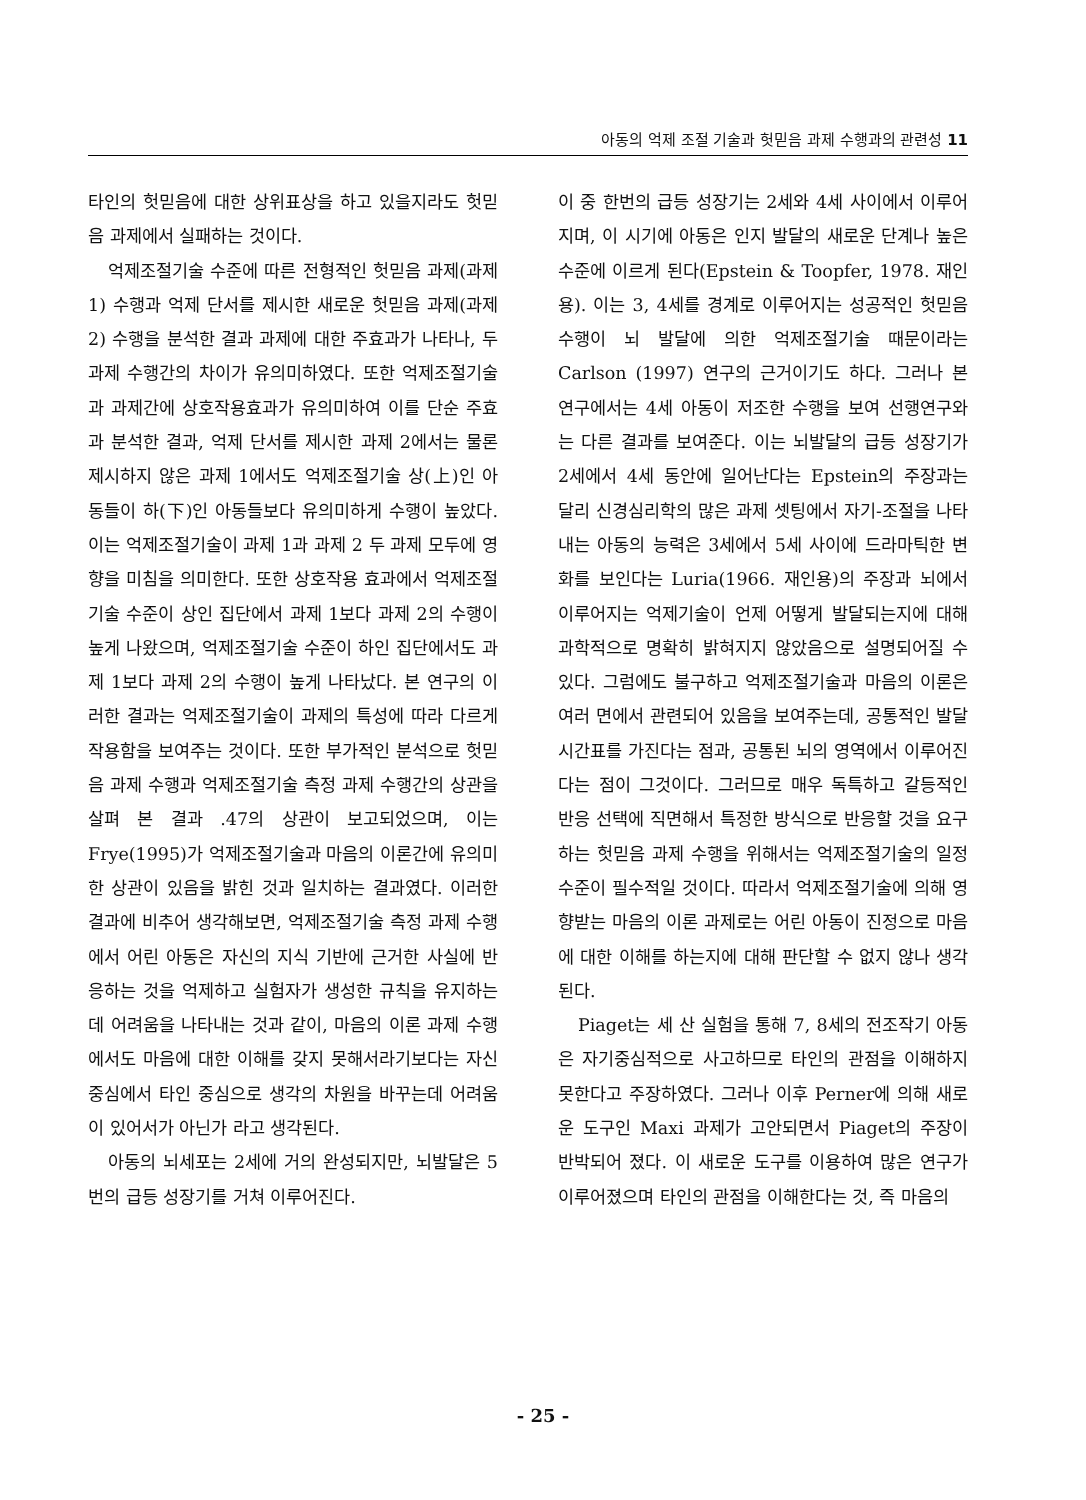아동의 억제 조절 기술과 헛믿음 과제 수행과의 관련성 11
타인의 헛믿음에 대한 상위표상을 하고 있을지라도 헛믿음 과제에서 실패하는 것이다.
억제조절기술 수준에 따른 전형적인 헛믿음 과제(과제 1) 수행과 억제 단서를 제시한 새로운 헛믿음 과제(과제 2) 수행을 분석한 결과 과제에 대한 주효과가 나타나, 두 과제 수행간의 차이가 유의미하였다. 또한 억제조절기술과 과제간에 상호작용효과가 유의미하여 이를 단순 주효과 분석한 결과, 억제 단서를 제시한 과제 2에서는 물론 제시하지 않은 과제 1에서도 억제조절기술 상(上)인 아동들이 하(下)인 아동들보다 유의미하게 수행이 높았다. 이는 억제조절기술이 과제 1과 과제 2 두 과제 모두에 영향을 미침을 의미한다. 또한 상호작용 효과에서 억제조절기술 수준이 상인 집단에서 과제 1보다 과제 2의 수행이 높게 나왔으며, 억제조절기술 수준이 하인 집단에서도 과제 1보다 과제 2의 수행이 높게 나타났다. 본 연구의 이러한 결과는 억제조절기술이 과제의 특성에 따라 다르게 작용함을 보여주는 것이다. 또한 부가적인 분석으로 헛믿음 과제 수행과 억제조절기술 측정 과제 수행간의 상관을 살펴 본 결과 .47의 상관이 보고되었으며, 이는 Frye(1995)가 억제조절기술과 마음의 이론간에 유의미한 상관이 있음을 밝힌 것과 일치하는 결과였다. 이러한 결과에 비추어 생각해보면, 억제조절기술 측정 과제 수행에서 어린 아동은 자신의 지식 기반에 근거한 사실에 반응하는 것을 억제하고 실험자가 생성한 규칙을 유지하는데 어려움을 나타내는 것과 같이, 마음의 이론 과제 수행에서도 마음에 대한 이해를 갖지 못해서라기보다는 자신 중심에서 타인 중심으로 생각의 차원을 바꾸는데 어려움이 있어서가 아닌가 라고 생각된다.
아동의 뇌세포는 2세에 거의 완성되지만, 뇌발달은 5번의 급등 성장기를 거쳐 이루어진다.
이 중 한번의 급등 성장기는 2세와 4세 사이에서 이루어지며, 이 시기에 아동은 인지 발달의 새로운 단계나 높은 수준에 이르게 된다(Epstein & Toopfer, 1978. 재인용). 이는 3, 4세를 경계로 이루어지는 성공적인 헛믿음 수행이 뇌 발달에 의한 억제조절기술 때문이라는 Carlson (1997) 연구의 근거이기도 하다. 그러나 본 연구에서는 4세 아동이 저조한 수행을 보여 선행연구와는 다른 결과를 보여준다. 이는 뇌발달의 급등 성장기가 2세에서 4세 동안에 일어난다는 Epstein의 주장과는 달리 신경심리학의 많은 과제 셋팅에서 자기-조절을 나타내는 아동의 능력은 3세에서 5세 사이에 드라마틱한 변화를 보인다는 Luria(1966. 재인용)의 주장과 뇌에서 이루어지는 억제기술이 언제 어떻게 발달되는지에 대해 과학적으로 명확히 밝혀지지 않았음으로 설명되어질 수 있다. 그럼에도 불구하고 억제조절기술과 마음의 이론은 여러 면에서 관련되어 있음을 보여주는데, 공통적인 발달 시간표를 가진다는 점과, 공통된 뇌의 영역에서 이루어진다는 점이 그것이다. 그러므로 매우 독특하고 갈등적인 반응 선택에 직면해서 특정한 방식으로 반응할 것을 요구하는 헛믿음 과제 수행을 위해서는 억제조절기술의 일정 수준이 필수적일 것이다. 따라서 억제조절기술에 의해 영향받는 마음의 이론 과제로는 어린 아동이 진정으로 마음에 대한 이해를 하는지에 대해 판단할 수 없지 않나 생각된다.
Piaget는 세 산 실험을 통해 7, 8세의 전조작기 아동은 자기중심적으로 사고하므로 타인의 관점을 이해하지 못한다고 주장하였다. 그러나 이후 Perner에 의해 새로운 도구인 Maxi 과제가 고안되면서 Piaget의 주장이 반박되어 졌다. 이 새로운 도구를 이용하여 많은 연구가 이루어졌으며 타인의 관점을 이해한다는 것, 즉 마음의
- 25 -